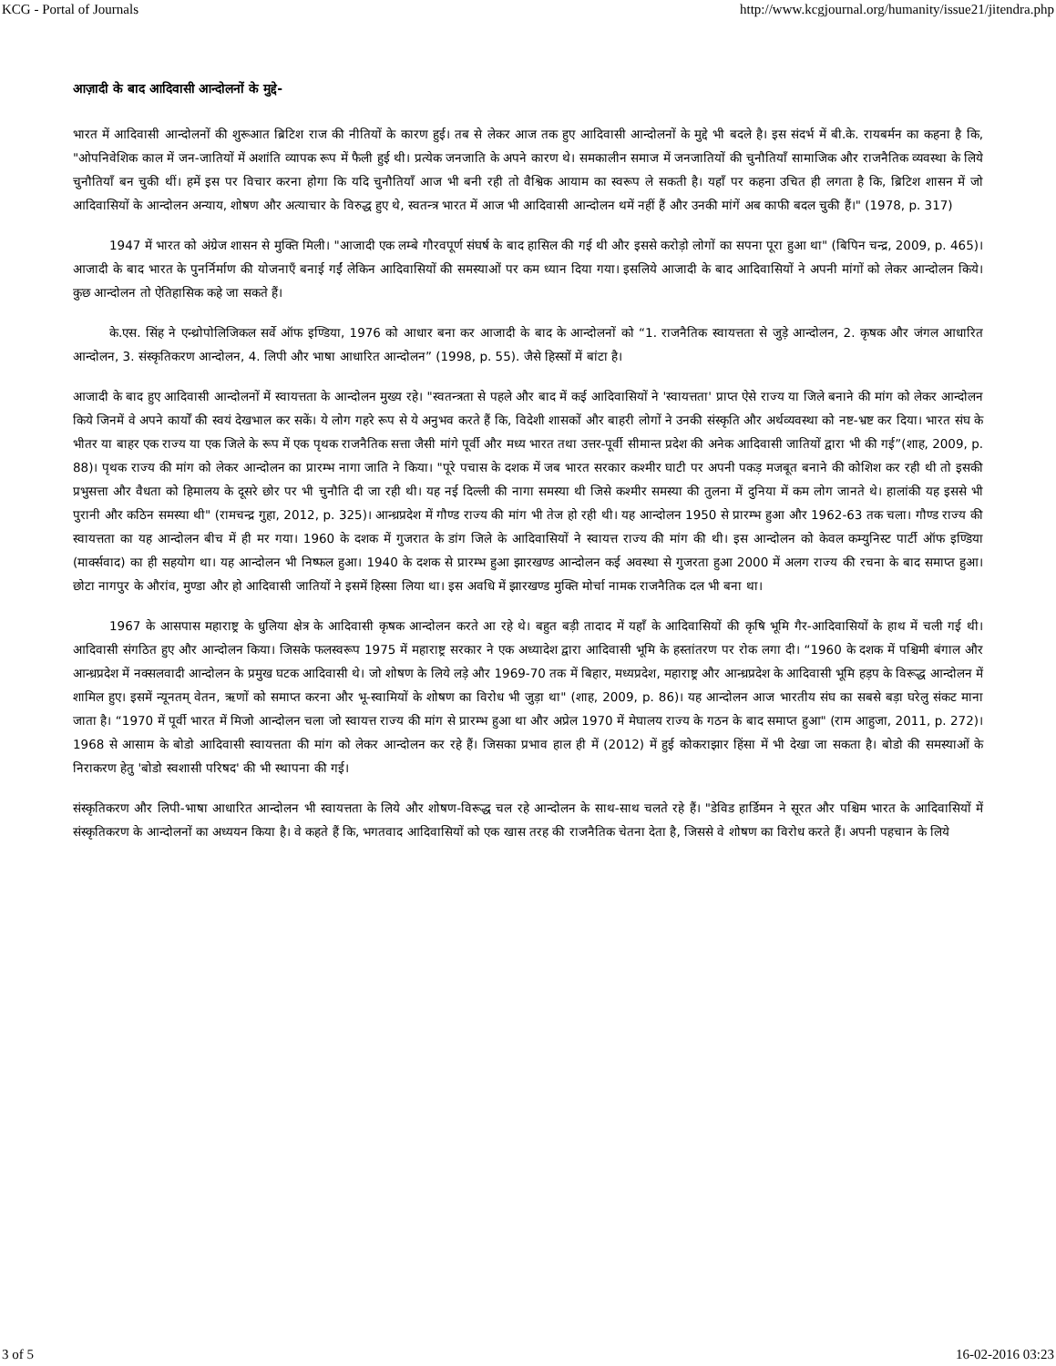KCG - Portal of Journals http://www.kcgjournal.org/humanity/issue21/jitendra.php
आज़ादी के बाद आदिवासी आन्दोलनों के मुद्दे-
भारत में आदिवासी आन्दोलनों की शुरूआत ब्रिटिश राज की नीतियों के कारण हुई। तब से लेकर आज तक हुए आदिवासी आन्दोलनों के मुद्दे भी बदले है। इस संदर्भ में बी.के. रायबर्मन का कहना है कि, "ओपनिवेशिक काल में जन-जातियों में अशांति व्यापक रूप में फैली हुई थी। प्रत्येक जनजाति के अपने कारण थे। समकालीन समाज में जनजातियों की चुनौतियाँ सामाजिक और राजनैतिक व्यवस्था के लिये चुनौतियाँ बन चुकी थीं। हमें इस पर विचार करना होगा कि यदि चुनौतियाँ आज भी बनी रही तो वैश्विक आयाम का स्वरूप ले सकती है। यहाँ पर कहना उचित ही लगता है कि, ब्रिटिश शासन में जो आदिवासियों के आन्दोलन अन्याय, शोषण और अत्याचार के विरुद्ध हुए थे, स्वतन्त्र भारत में आज भी आदिवासी आन्दोलन थमें नहीं हैं और उनकी मांगें अब काफी बदल चुकी हैं।" (1978, p. 317)
1947 में भारत को अंग्रेज शासन से मुक्ति मिली। "आजादी एक लम्बे गौरवपूर्ण संघर्ष के बाद हासिल की गई थी और इससे करोड़ो लोगों का सपना पूरा हुआ था" (बिपिन चन्द्र, 2009, p. 465)। आजादी के बाद भारत के पुनर्निर्माण की योजनाएँ बनाई गईं लेकिन आदिवासियों की समस्याओं पर कम ध्यान दिया गया। इसलिये आजादी के बाद आदिवासियों ने अपनी मांगों को लेकर आन्दोलन किये। कुछ आन्दोलन तो ऐतिहासिक कहे जा सकते हैं।
के.एस. सिंह ने एन्थ्रोपोलिजिकल सर्वे ऑफ इण्डिया, 1976 को आधार बना कर आजादी के बाद के आन्दोलनों को “1. राजनैतिक स्वायत्तता से जुड़े आन्दोलन, 2. कृषक और जंगल आधारित आन्दोलन, 3. संस्कृतिकरण आन्दोलन, 4. लिपी और भाषा आधारित आन्दोलन” (1998, p. 55). जैसे हिस्सों में बांटा है।
आजादी के बाद हुए आदिवासी आन्दोलनों में स्वायत्तता के आन्दोलन मुख्य रहे। "स्वतन्त्रता से पहले और बाद में कई आदिवासियों ने 'स्वायत्तता' प्राप्त ऐसे राज्य या जिले बनाने की मांग को लेकर आन्दोलन किये जिनमें वे अपने कार्यों की स्वयं देखभाल कर सकें। ये लोग गहरे रूप से ये अनुभव करते हैं कि, विदेशी शासकों और बाहरी लोगों ने उनकी संस्कृति और अर्थव्यवस्था को नष्ट-भ्रष्ट कर दिया। भारत संघ के भीतर या बाहर एक राज्य या एक जिले के रूप में एक पृथक राजनैतिक सत्ता जैसी मांगे पूर्वी और मध्य भारत तथा उत्तर-पूर्वी सीमान्त प्रदेश की अनेक आदिवासी जातियों द्वारा भी की गई”(शाह, 2009, p. 88)। पृथक राज्य की मांग को लेकर आन्दोलन का प्रारम्भ नागा जाति ने किया। "पूरे पचास के दशक में जब भारत सरकार कश्मीर घाटी पर अपनी पकड़ मजबूत बनाने की कोशिश कर रही थी तो इसकी प्रभुसत्ता और वैधता को हिमालय के दूसरे छोर पर भी चुनौति दी जा रही थी। यह नई दिल्ली की नागा समस्या थी जिसे कश्मीर समस्या की तुलना में दुनिया में कम लोग जानते थे। हालांकी यह इससे भी पुरानी और कठिन समस्या थी" (रामचन्द्र गुहा, 2012, p. 325)। आन्ध्रप्रदेश में गौण्ड राज्य की मांग भी तेज हो रही थी। यह आन्दोलन 1950 से प्रारम्भ हुआ और 1962-63 तक चला। गौण्ड राज्य की स्वायत्तता का यह आन्दोलन बीच में ही मर गया। 1960 के दशक में गुजरात के डांग जिले के आदिवासियों ने स्वायत्त राज्य की मांग की थी। इस आन्दोलन को केवल कम्युनिस्ट पार्टी ऑफ इण्डिया (मार्क्सवाद) का ही सहयोग था। यह आन्दोलन भी निष्फल हुआ। 1940 के दशक से प्रारम्भ हुआ झारखण्ड आन्दोलन कई अवस्था से गुजरता हुआ 2000 में अलग राज्य की रचना के बाद समाप्त हुआ। छोटा नागपुर के औरांव, मुण्डा और हो आदिवासी जातियों ने इसमें हिस्सा लिया था। इस अवधि में झारखण्ड मुक्ति मोर्चा नामक राजनैतिक दल भी बना था।
1967 के आसपास महाराष्ट्र के धुलिया क्षेत्र के आदिवासी कृषक आन्दोलन करते आ रहे थे। बहुत बड़ी तादाद में यहाँ के आदिवासियों की कृषि भूमि गैर-आदिवासियों के हाथ में चली गई थी। आदिवासी संगठित हुए और आन्दोलन किया। जिसके फलस्वरूप 1975 में महाराष्ट्र सरकार ने एक अध्यादेश द्वारा आदिवासी भूमि के हस्तांतरण पर रोक लगा दी। “1960 के दशक में पश्चिमी बंगाल और आन्ध्रप्रदेश में नक्सलवादी आन्दोलन के प्रमुख घटक आदिवासी थे। जो शोषण के लिये लड़े और 1969-70 तक में बिहार, मध्यप्रदेश, महाराष्ट्र और आन्ध्रप्रदेश के आदिवासी भूमि हड़प के विरूद्ध आन्दोलन में शामिल हुए। इसमें न्यूनतम् वेतन, ऋणों को समाप्त करना और भू-स्वामियों के शोषण का विरोध भी जुड़ा था" (शाह, 2009, p. 86)। यह आन्दोलन आज भारतीय संघ का सबसे बड़ा घरेलु संकट माना जाता है। “1970 में पूर्वी भारत में मिजो आन्दोलन चला जो स्वायत्त राज्य की मांग से प्रारम्भ हुआ था और अप्रेल 1970 में मेघालय राज्य के गठन के बाद समाप्त हुआ" (राम आहुजा, 2011, p. 272)। 1968 से आसाम के बोडो आदिवासी स्वायत्तता की मांग को लेकर आन्दोलन कर रहे हैं। जिसका प्रभाव हाल ही में (2012) में हुई कोकराझार हिंसा में भी देखा जा सकता है। बोडो की समस्याओं के निराकरण हेतु 'बोडो स्वशासी परिषद' की भी स्थापना की गई।
संस्कृतिकरण और लिपी-भाषा आधारित आन्दोलन भी स्वायत्तता के लिये और शोषण-विरूद्ध चल रहे आन्दोलन के साथ-साथ चलते रहे हैं। "डेविड हार्डिमन ने सूरत और पश्चिम भारत के आदिवासियों में संस्कृतिकरण के आन्दोलनों का अध्ययन किया है। वे कहते हैं कि, भगतवाद आदिवासियों को एक खास तरह की राजनैतिक चेतना देता है, जिससे वे शोषण का विरोध करते हैं। अपनी पहचान के लिये
3 of 5 16-02-2016 03:23